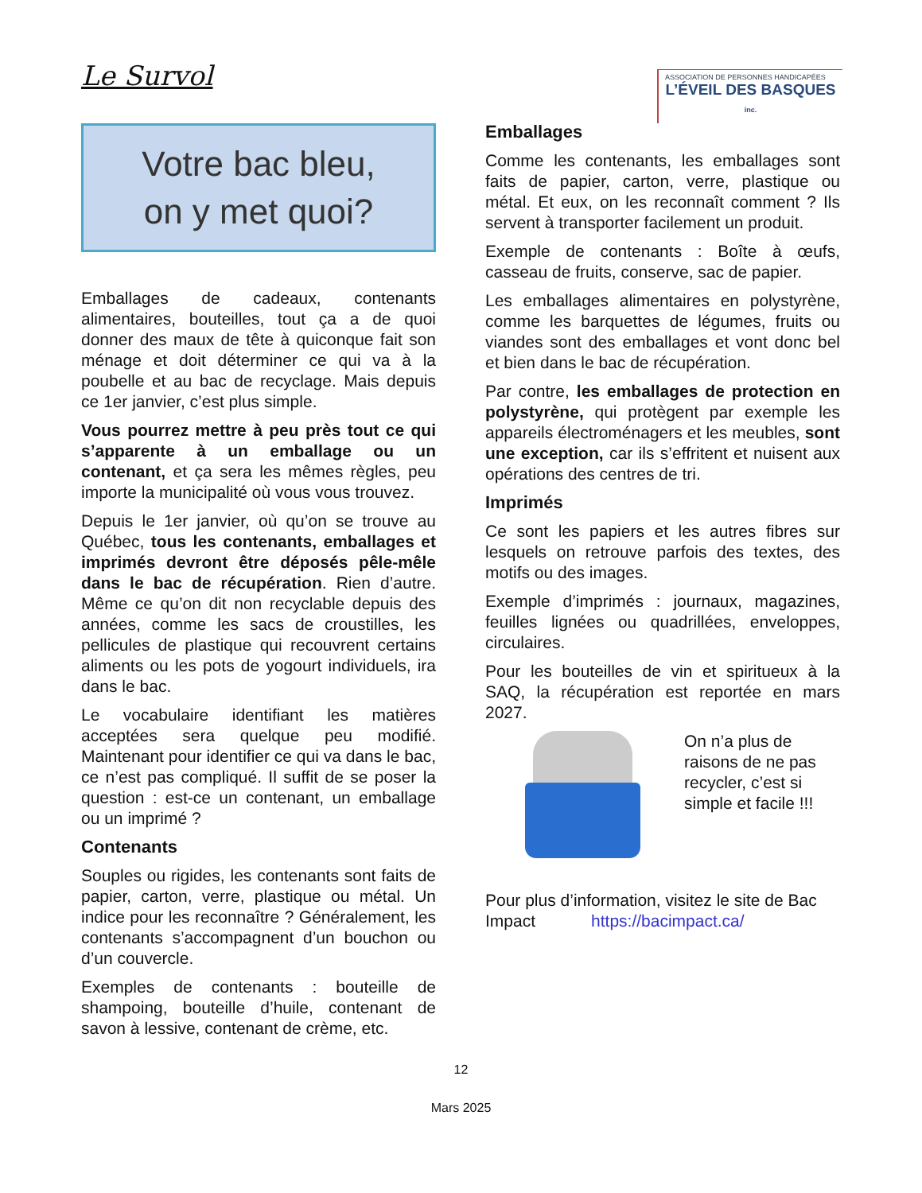Le Survol
ASSOCIATION DE PERSONNES HANDICAPÉES
L’ÉVEIL DES BASQUES inc.
Votre bac bleu,
on y met quoi?
Emballages de cadeaux, contenants alimentaires, bouteilles, tout ça a de quoi donner des maux de tête à quiconque fait son ménage et doit déterminer ce qui va à la poubelle et au bac de recyclage. Mais depuis ce 1er janvier, c’est plus simple.
Vous pourrez mettre à peu près tout ce qui s’apparente à un emballage ou un contenant, et ça sera les mêmes règles, peu importe la municipalité où vous vous trouvez.
Depuis le 1er janvier, où qu’on se trouve au Québec, tous les contenants, emballages et imprimés devront être déposés pêle-mêle dans le bac de récupération. Rien d’autre. Même ce qu’on dit non recyclable depuis des années, comme les sacs de croustilles, les pellicules de plastique qui recouvrent certains aliments ou les pots de yogourt individuels, ira dans le bac.
Le vocabulaire identifiant les matières acceptées sera quelque peu modifié. Maintenant pour identifier ce qui va dans le bac, ce n’est pas compliqué. Il suffit de se poser la question : est-ce un contenant, un emballage ou un imprimé ?
Contenants
Souples ou rigides, les contenants sont faits de papier, carton, verre, plastique ou métal. Un indice pour les reconnaître ? Généralement, les contenants s’accompagnent d’un bouchon ou d’un couvercle.
Exemples de contenants : bouteille de shampoing, bouteille d’huile, contenant de savon à lessive, contenant de crème, etc.
Emballages
Comme les contenants, les emballages sont faits de papier, carton, verre, plastique ou métal. Et eux, on les reconnaît comment ? Ils servent à transporter facilement un produit.
Exemple de contenants : Boîte à œufs, casseau de fruits, conserve, sac de papier.
Les emballages alimentaires en polystyrène, comme les barquettes de légumes, fruits ou viandes sont des emballages et vont donc bel et bien dans le bac de récupération.
Par contre, les emballages de protection en polystyrène, qui protègent par exemple les appareils électroménagers et les meubles, sont une exception, car ils s’effritent et nuisent aux opérations des centres de tri.
Imprimés
Ce sont les papiers et les autres fibres sur lesquels on retrouve parfois des textes, des motifs ou des images.
Exemple d’imprimés : journaux, magazines, feuilles lignées ou quadrillées, enveloppes, circulaires.
Pour les bouteilles de vin et spiritueux à la SAQ, la récupération est reportée en mars 2027.
On n’a plus de raisons de ne pas recycler, c’est si simple et facile !!!
Pour plus d’information, visitez le site de Bac Impact https://bacimpact.ca/
12
Mars 2025